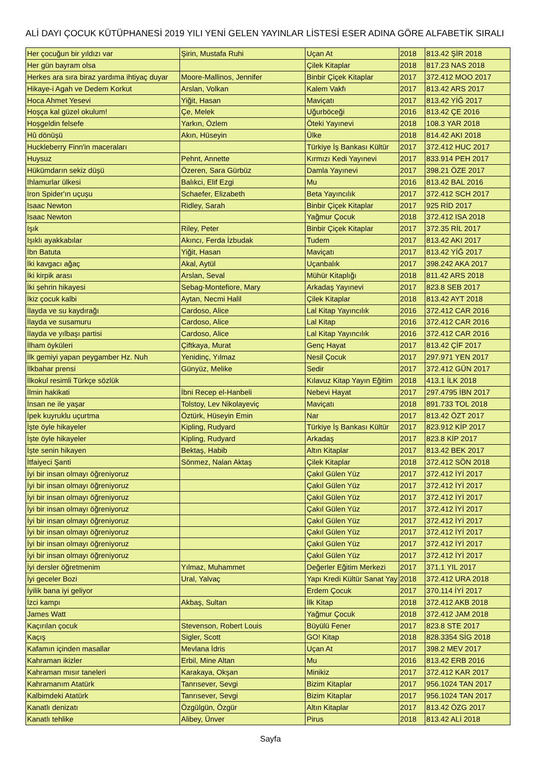ALİ DAYI ÇOCUK KÜTÜPHANESİ 2019 YILI YENİ GELEN YAYINLAR LİSTESİ ESER ADINA GÖRE ALFABETİK SIRALI
| Her çocuğun bir yıldızı var | Şirin, Mustafa Ruhi | Uçan At | 2018 | 813.42 ŞİR 2018 |
| Her gün bayram olsa | | Çilek Kitaplar | 2018 | 817.23 NAS 2018 |
| Herkes ara sıra biraz yardıma ihtiyaç duyar | Moore-Mallinos, Jennifer | Binbir Çiçek Kitaplar | 2017 | 372.412 MOO 2017 |
| Hikaye-i Agah ve Dedem Korkut | Arslan, Volkan | Kalem Vakfı | 2017 | 813.42 ARS 2017 |
| Hoca Ahmet Yesevi | Yiğit, Hasan | Maviçatı | 2017 | 813.42 YİĞ 2017 |
| Hoşça kal güzel okulum! | Çe, Melek | Uğurböceği | 2016 | 813.42 ÇE 2016 |
| Hoşgeldin felsefe | Yarkın, Özlem | Öteki Yayınevi | 2018 | 108.3 YAR 2018 |
| Hû dönüşü | Akın, Hüseyin | Ülke | 2018 | 814.42 AKI 2018 |
| Huckleberry Finn'in maceraları | | Türkiye İş Bankası Kültür | 2017 | 372.412 HUC 2017 |
| Huysuz | Pehnt, Annette | Kırmızı Kedi Yayınevi | 2017 | 833.914 PEH 2017 |
| Hükümdarın sekiz düşü | Özeren, Sara Gürbüz | Damla Yayınevi | 2017 | 398.21 ÖZE 2017 |
| Ihlamurlar ülkesi | Balıkci, Elif Ezgi | Mu | 2016 | 813.42 BAL 2016 |
| Iron Spider'ın uçuşu | Schaefer, Elizabeth | Beta Yayıncılık | 2017 | 372.412 SCH 2017 |
| Isaac Newton | Ridley, Sarah | Binbir Çiçek Kitaplar | 2017 | 925 RİD 2017 |
| Isaac Newton | | Yağmur Çocuk | 2018 | 372.412 ISA 2018 |
| Işık | Riley, Peter | Binbir Çiçek Kitaplar | 2017 | 372.35 RİL 2017 |
| Işıklı ayakkabılar | Akıncı, Ferda İzbudak | Tudem | 2017 | 813.42 AKI 2017 |
| İbn Batuta | Yiğit, Hasan | Maviçatı | 2017 | 813.42 YİĞ 2017 |
| İki kavgacı ağaç | Akal, Aytül | Uçanbalık | 2017 | 398.242 AKA 2017 |
| İki kirpik arası | Arslan, Seval | Mühür Kitaplığı | 2018 | 811.42 ARS 2018 |
| İki şehrin hikayesi | Sebag-Montefiore, Mary | Arkadaş Yayınevi | 2017 | 823.8 SEB 2017 |
| İkiz çocuk kalbi | Aytan, Necmi Halil | Çilek Kitaplar | 2018 | 813.42 AYT 2018 |
| İlayda ve su kaydırağı | Cardoso, Alice | Lal Kitap Yayıncılık | 2016 | 372.412 CAR 2016 |
| İlayda ve susamuru | Cardoso, Alice | Lal Kitap | 2016 | 372.412 CAR 2016 |
| İlayda ve yılbaşı partisi | Cardoso, Alice | Lal Kitap Yayıncılık | 2016 | 372.412 CAR 2016 |
| İlham öyküleri | Çiftkaya, Murat | Genç Hayat | 2017 | 813.42 ÇİF 2017 |
| İlk gemiyi yapan peygamber Hz. Nuh | Yenidinç, Yılmaz | Nesil Çocuk | 2017 | 297.971 YEN 2017 |
| İlkbahar prensi | Günyüz, Melike | Sedir | 2017 | 372.412 GÜN 2017 |
| İlkokul resimli Türkçe sözlük | | Kılavuz Kitap Yayın Eğitim | 2018 | 413.1 İLK 2018 |
| İlmin hakikati | İbni Recep el-Hanbeli | Nebevi Hayat | 2017 | 297.4795 İBN 2017 |
| İnsan ne ile yaşar | Tolstoy, Lev Nikolayeviç | Maviçatı | 2018 | 891.733 TOL 2018 |
| İpek kuyruklu uçurtma | Öztürk, Hüseyin Emin | Nar | 2017 | 813.42 ÖZT 2017 |
| İşte öyle hikayeler | Kipling, Rudyard | Türkiye İş Bankası Kültür | 2017 | 823.912 KİP 2017 |
| İşte öyle hikayeler | Kipling, Rudyard | Arkadaş | 2017 | 823.8 KİP 2017 |
| İşte senin hikayen | Bektaş, Habib | Altın Kitaplar | 2017 | 813.42 BEK 2017 |
| İtfaiyeci Şanti | Sönmez, Nalan Aktaş | Çilek Kitaplar | 2018 | 372.412 SÖN 2018 |
| İyi bir insan olmayı öğreniyoruz | | Çakıl Gülen Yüz | 2017 | 372.412 İYİ 2017 |
| İyi bir insan olmayı öğreniyoruz | | Çakıl Gülen Yüz | 2017 | 372.412 İYİ 2017 |
| İyi bir insan olmayı öğreniyoruz | | Çakıl Gülen Yüz | 2017 | 372.412 İYİ 2017 |
| İyi bir insan olmayı öğreniyoruz | | Çakıl Gülen Yüz | 2017 | 372.412 İYİ 2017 |
| İyi bir insan olmayı öğreniyoruz | | Çakıl Gülen Yüz | 2017 | 372.412 İYİ 2017 |
| İyi bir insan olmayı öğreniyoruz | | Çakıl Gülen Yüz | 2017 | 372.412 İYİ 2017 |
| İyi bir insan olmayı öğreniyoruz | | Çakıl Gülen Yüz | 2017 | 372.412 İYİ 2017 |
| İyi bir insan olmayı öğreniyoruz | | Çakıl Gülen Yüz | 2017 | 372.412 İYİ 2017 |
| İyi dersler öğretmenim | Yılmaz, Muhammet | Değerler Eğitim Merkezi | 2017 | 371.1 YIL 2017 |
| İyi geceler Bozi | Ural, Yalvaç | Yapı Kredi Kültür Sanat Yay | 2018 | 372.412 URA 2018 |
| İyilik bana iyi geliyor | | Erdem Çocuk | 2017 | 370.114 İYİ 2017 |
| İzci kampı | Akbaş, Sultan | İlk Kitap | 2018 | 372.412 AKB 2018 |
| James Watt | | Yağmur Çocuk | 2018 | 372.412 JAM 2018 |
| Kaçırılan çocuk | Stevenson, Robert Louis | Büyülü Fener | 2017 | 823.8 STE 2017 |
| Kaçış | Sigler, Scott | GO! Kitap | 2018 | 828.3354 SİG 2018 |
| Kafamın içinden masallar | Mevlana İdris | Uçan At | 2017 | 398.2 MEV 2017 |
| Kahraman ikizler | Erbil, Mine Altan | Mu | 2016 | 813.42 ERB 2016 |
| Kahraman mısır taneleri | Karakaya, Okşan | Minikiz | 2017 | 372.412 KAR 2017 |
| Kahramanım Atatürk | Tanrısever, Sevgi | Bizim Kitaplar | 2017 | 956.1024 TAN 2017 |
| Kalbimdeki Atatürk | Tanrısever, Sevgi | Bizim Kitaplar | 2017 | 956.1024 TAN 2017 |
| Kanatlı denizatı | Özgülgün, Özgür | Altın Kitaplar | 2017 | 813.42 ÖZG 2017 |
| Kanatlı tehlike | Alibey, Ünver | Pirus | 2018 | 813.42 ALİ 2018 |
Sayfa